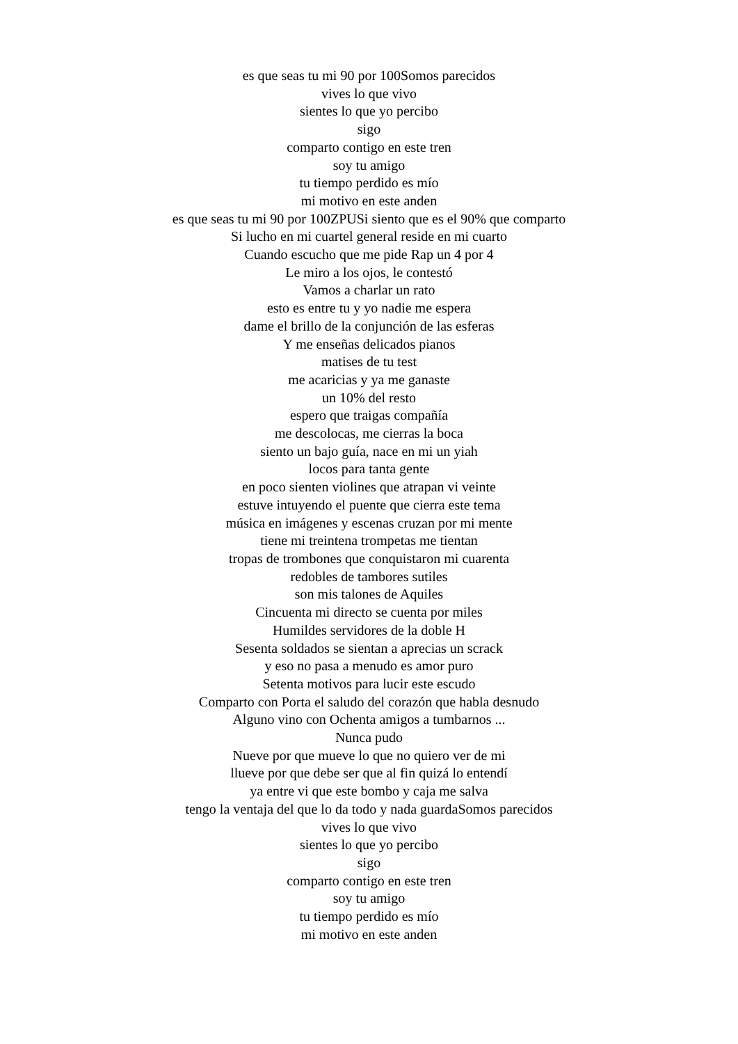es que seas tu mi 90 por 100Somos parecidos
vives lo que vivo
sientes lo que yo percibo
sigo
comparto contigo en este tren
soy tu amigo
tu tiempo perdido es mío
mi motivo en este anden
es que seas tu mi 90 por 100ZPUSi siento que es el 90% que comparto
Si lucho en mi cuartel general reside en mi cuarto
Cuando escucho que me pide Rap un 4 por 4
Le miro a los ojos, le contestó
Vamos a charlar un rato
esto es entre tu y yo nadie me espera
dame el brillo de la conjunción de las esferas
Y me enseñas delicados pianos
matises de tu test
me acaricias y ya me ganaste
un 10% del resto
espero que traigas compañía
me descolocas, me cierras la boca
siento un bajo guía, nace en mi un yiah
locos para tanta gente
en poco sienten violines que atrapan vi veinte
estuve intuyendo el puente que cierra este tema
música en imágenes y escenas cruzan por mi mente
tiene mi treintena trompetas me tientan
tropas de trombones que conquistaron mi cuarenta
redobles de tambores sutiles
son mis talones de Aquiles
Cincuenta mi directo se cuenta por miles
Humildes servidores de la doble H
Sesenta soldados se sientan a aprecias un scrack
y eso no pasa a menudo es amor puro
Setenta motivos para lucir este escudo
Comparto con Porta el saludo del corazón que habla desnudo
Alguno vino con Ochenta amigos a tumbarnos ...
Nunca pudo
Nueve por que mueve lo que no quiero ver de mi
llueve por que debe ser que al fin quizá lo entendí
ya entre vi que este bombo y caja me salva
tengo la ventaja del que lo da todo y nada guardaSomos parecidos
vives lo que vivo
sientes lo que yo percibo
sigo
comparto contigo en este tren
soy tu amigo
tu tiempo perdido es mío
mi motivo en este anden